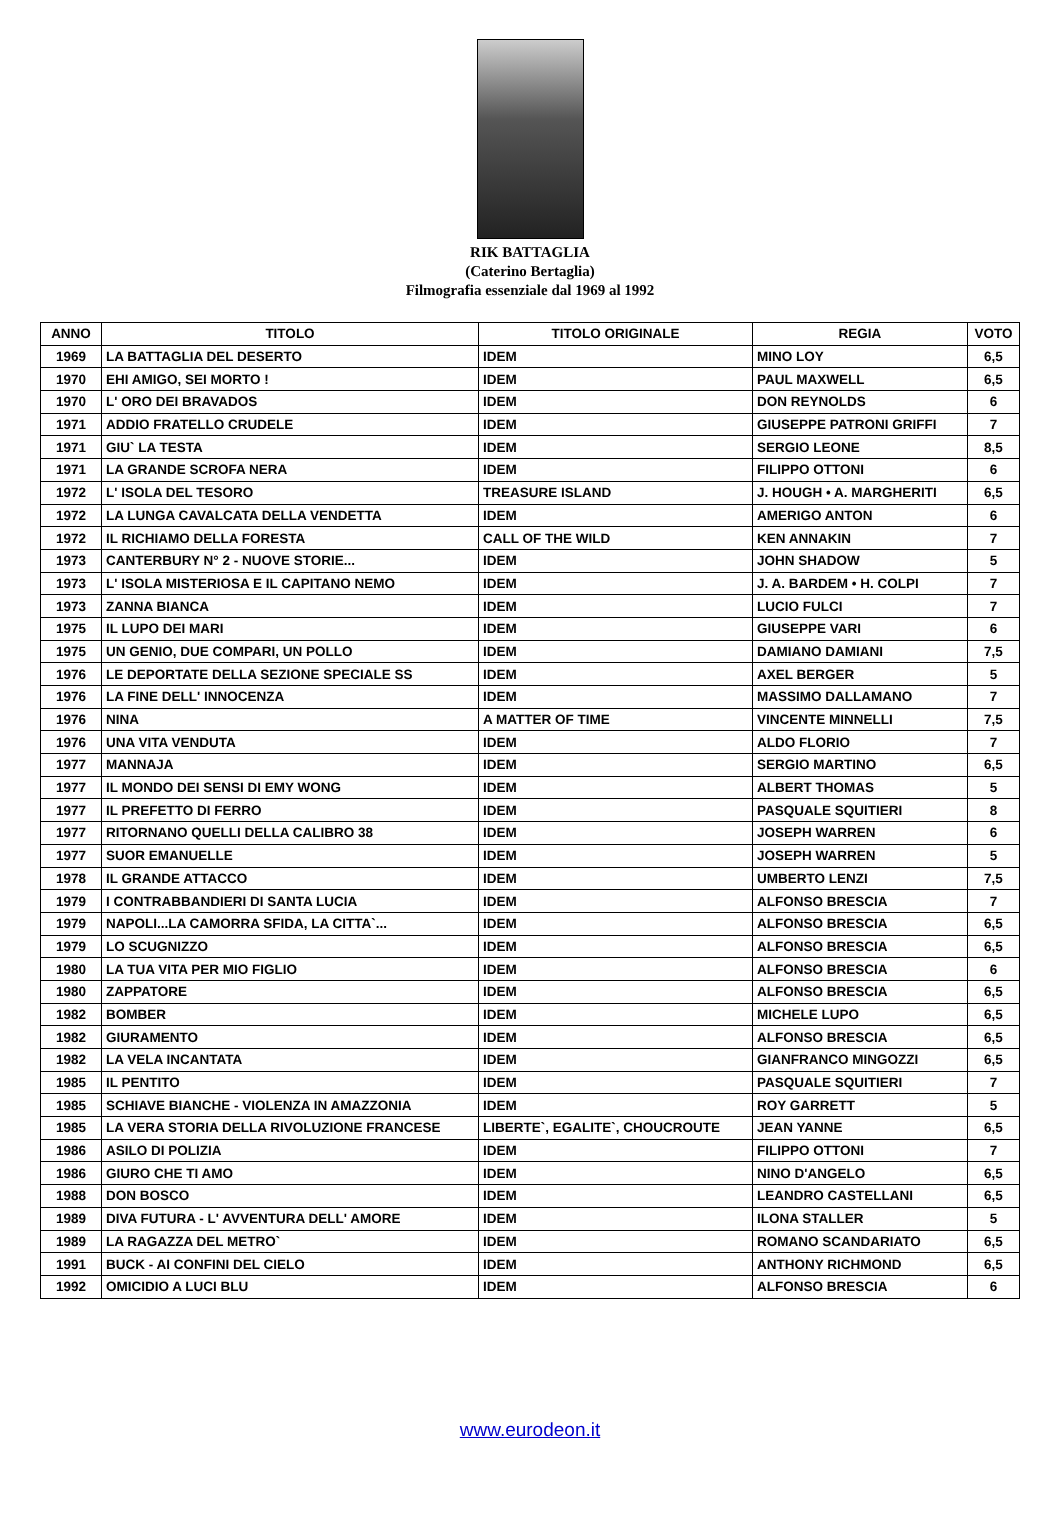RIK BATTAGLIA
(Caterino Bertaglia)
Filmografia essenziale dal 1969 al 1992
| ANNO | TITOLO | TITOLO ORIGINALE | REGIA | VOTO |
| --- | --- | --- | --- | --- |
| 1969 | LA BATTAGLIA DEL DESERTO | IDEM | MINO LOY | 6,5 |
| 1970 | EHI AMIGO, SEI MORTO ! | IDEM | PAUL MAXWELL | 6,5 |
| 1970 | L' ORO DEI BRAVADOS | IDEM | DON REYNOLDS | 6 |
| 1971 | ADDIO FRATELLO CRUDELE | IDEM | GIUSEPPE PATRONI GRIFFI | 7 |
| 1971 | GIU` LA TESTA | IDEM | SERGIO LEONE | 8,5 |
| 1971 | LA GRANDE SCROFA NERA | IDEM | FILIPPO OTTONI | 6 |
| 1972 | L' ISOLA DEL TESORO | TREASURE ISLAND | J. HOUGH • A. MARGHERITI | 6,5 |
| 1972 | LA LUNGA CAVALCATA DELLA VENDETTA | IDEM | AMERIGO ANTON | 6 |
| 1972 | IL RICHIAMO DELLA FORESTA | CALL OF THE WILD | KEN ANNAKIN | 7 |
| 1973 | CANTERBURY N° 2 - NUOVE STORIE... | IDEM | JOHN SHADOW | 5 |
| 1973 | L' ISOLA MISTERIOSA E IL CAPITANO NEMO | IDEM | J. A. BARDEM • H. COLPI | 7 |
| 1973 | ZANNA BIANCA | IDEM | LUCIO FULCI | 7 |
| 1975 | IL LUPO DEI MARI | IDEM | GIUSEPPE VARI | 6 |
| 1975 | UN GENIO, DUE COMPARI, UN POLLO | IDEM | DAMIANO DAMIANI | 7,5 |
| 1976 | LE DEPORTATE DELLA SEZIONE SPECIALE SS | IDEM | AXEL BERGER | 5 |
| 1976 | LA FINE DELL' INNOCENZA | IDEM | MASSIMO DALLAMANO | 7 |
| 1976 | NINA | A MATTER OF TIME | VINCENTE MINNELLI | 7,5 |
| 1976 | UNA VITA VENDUTA | IDEM | ALDO FLORIO | 7 |
| 1977 | MANNAJA | IDEM | SERGIO MARTINO | 6,5 |
| 1977 | IL MONDO DEI SENSI DI EMY WONG | IDEM | ALBERT THOMAS | 5 |
| 1977 | IL PREFETTO DI FERRO | IDEM | PASQUALE SQUITIERI | 8 |
| 1977 | RITORNANO QUELLI DELLA CALIBRO 38 | IDEM | JOSEPH WARREN | 6 |
| 1977 | SUOR EMANUELLE | IDEM | JOSEPH WARREN | 5 |
| 1978 | IL GRANDE ATTACCO | IDEM | UMBERTO LENZI | 7,5 |
| 1979 | I CONTRABBANDIERI DI SANTA LUCIA | IDEM | ALFONSO BRESCIA | 7 |
| 1979 | NAPOLI...LA CAMORRA SFIDA, LA CITTA`... | IDEM | ALFONSO BRESCIA | 6,5 |
| 1979 | LO SCUGNIZZO | IDEM | ALFONSO BRESCIA | 6,5 |
| 1980 | LA TUA VITA PER MIO FIGLIO | IDEM | ALFONSO BRESCIA | 6 |
| 1980 | ZAPPATORE | IDEM | ALFONSO BRESCIA | 6,5 |
| 1982 | BOMBER | IDEM | MICHELE LUPO | 6,5 |
| 1982 | GIURAMENTO | IDEM | ALFONSO BRESCIA | 6,5 |
| 1982 | LA VELA INCANTATA | IDEM | GIANFRANCO MINGOZZI | 6,5 |
| 1985 | IL PENTITO | IDEM | PASQUALE SQUITIERI | 7 |
| 1985 | SCHIAVE BIANCHE - VIOLENZA IN AMAZZONIA | IDEM | ROY GARRETT | 5 |
| 1985 | LA VERA STORIA DELLA RIVOLUZIONE FRANCESE | LIBERTE`, EGALITE`, CHOUCROUTE | JEAN YANNE | 6,5 |
| 1986 | ASILO DI POLIZIA | IDEM | FILIPPO OTTONI | 7 |
| 1986 | GIURO CHE TI AMO | IDEM | NINO D'ANGELO | 6,5 |
| 1988 | DON BOSCO | IDEM | LEANDRO CASTELLANI | 6,5 |
| 1989 | DIVA FUTURA - L' AVVENTURA DELL' AMORE | IDEM | ILONA STALLER | 5 |
| 1989 | LA RAGAZZA DEL METRO` | IDEM | ROMANO SCANDARIATO | 6,5 |
| 1991 | BUCK - AI CONFINI DEL CIELO | IDEM | ANTHONY RICHMOND | 6,5 |
| 1992 | OMICIDIO A LUCI BLU | IDEM | ALFONSO BRESCIA | 6 |
www.eurodeon.it